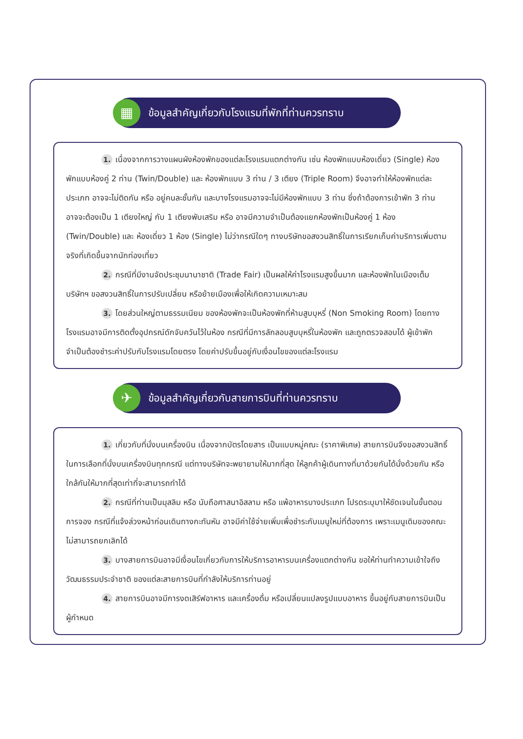▦
ข้อมูลสำคัญเกี่ยวกับโรงแรมที่พักที่ท่านควรทราบ
1. เนื่องจากการวางแผนผังห้องพักของแต่ละโรงแรมแตกต่างกัน เช่น ห้องพักแบบห้องเดี่ยว (Single) ห้องพักแบบห้องคู่ 2 ท่าน (Twin/Double) และ ห้องพักแบบ 3 ท่าน / 3 เตียง (Triple Room) จึงอาจทำให้ห้องพักแต่ละประเภท อาจจะไม่ติดกัน หรือ อยู่คนละชั้นกัน และบางโรงแรมอาจจะไม่มีห้องพักแบบ 3 ท่าน ซึ่งถ้าต้องการเข้าพัก 3 ท่าน อาจจะต้องเป็น 1 เตียงใหญ่ กับ 1 เตียงพับเสริม หรือ อาจมีความจำเป็นต้องแยกห้องพักเป็นห้องคู่ 1 ห้อง (Twin/Double) และ ห้องเดี่ยว 1 ห้อง (Single) ไม่ว่ากรณีใดๆ ทางบริษัทขอสงวนสิทธิ์ในการเรียกเก็บค่าบริการเพิ่มตามจริงที่เกิดขึ้นจากนักท่องเที่ยว
2. กรณีที่มีงานจัดประชุมนานาชาติ (Trade Fair) เป็นผลให้ค่าโรงแรมสูงขึ้นมาก และห้องพักในเมืองเต็ม บริษัทฯ ขอสงวนสิทธิ์ในการปรับเปลี่ยน หรือย้ายเมืองเพื่อให้เกิดความเหมาะสม
3. โดยส่วนใหญ่ตามธรรมเนียม ของห้องพักจะเป็นห้องพักที่ห้ามสูบบุหรี่ (Non Smoking Room) โดยทางโรงแรมอาจมีการติดตั้งอุปกรณ์ดักจับควันไว้ในห้อง กรณีที่มีการลักลอบสูบบุหรี่ในห้องพัก และถูกตรวจสอบได้ ผู้เข้าพักจำเป็นต้องชำระค่าปรับกับโรงแรมโดยตรง โดยค่าปรับขึ้นอยู่กับเงื่อนไขของแต่ละโรงแรม
✈
ข้อมูลสำคัญเกี่ยวกับสายการบินที่ท่านควรทราบ
1. เกี่ยวกับที่นั่งบนเครื่องบิน เนื่องจากบัตรโดยสาร เป็นแบบหมู่คณะ (ราคาพิเศษ) สายการบินจึงขอสงวนสิทธิ์ในการเลือกที่นั่งบนเครื่องบินทุกกรณี แต่ทางบริษัทจะพยายามให้มากที่สุด ให้ลูกค้าผู้เดินทางที่มาด้วยกันได้นั่งด้วยกัน หรือใกล้กันให้มากที่สุดเท่าที่จะสามารถทำได้
2. กรณีที่ท่านเป็นมุสลิม หรือ นับถือศาสนาอิสลาม หรือ แพ้อาหารบางประเภท โปรดระบุมาให้ชัดเจนในขั้นตอนการจอง กรณีที่แจ้งล่วงหน้าก่อนเดินทางกะทันหัน อาจมีค่าใช้จ่ายเพิ่มเพื่อชำระกับเมนูใหม่ที่ต้องการ เพราะเมนูเดิมของคณะ ไม่สามารถยกเลิกได้
3. บางสายการบินอาจมีเงื่อนไขเกี่ยวกับการให้บริการอาหารบนเครื่องแตกต่างกัน ขอให้ท่านทำความเข้าใจถึงวัฒนธรรมประจำชาติ ของแต่ละสายการบินที่กำลังให้บริการท่านอยู่
4. สายการบินอาจมีการงดเสิร์ฟอาหาร และเครื่องดื่ม หรือเปลี่ยนแปลงรูปแบบอาหาร ขึ้นอยู่กับสายการบินเป็นผู้กำหนด